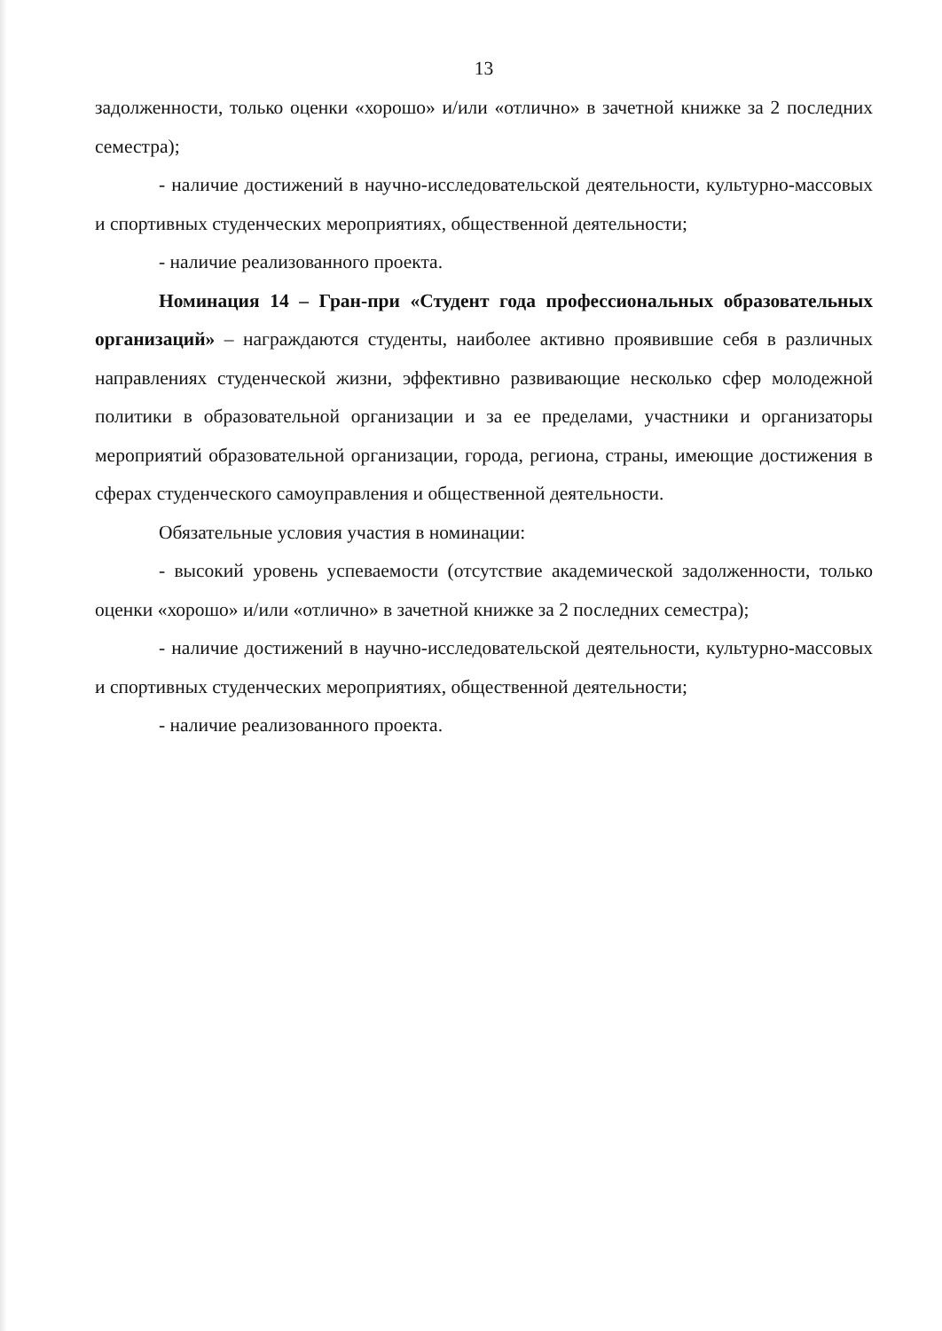13
задолженности, только оценки «хорошо» и/или «отлично» в зачетной книжке за 2 последних семестра);
- наличие достижений в научно-исследовательской деятельности, культурно-массовых и спортивных студенческих мероприятиях, общественной деятельности;
- наличие реализованного проекта.
Номинация 14 – Гран-при «Студент года профессиональных образовательных организаций» – награждаются студенты, наиболее активно проявившие себя в различных направлениях студенческой жизни, эффективно развивающие несколько сфер молодежной политики в образовательной организации и за ее пределами, участники и организаторы мероприятий образовательной организации, города, региона, страны, имеющие достижения в сферах студенческого самоуправления и общественной деятельности.
Обязательные условия участия в номинации:
- высокий уровень успеваемости (отсутствие академической задолженности, только оценки «хорошо» и/или «отлично» в зачетной книжке за 2 последних семестра);
- наличие достижений в научно-исследовательской деятельности, культурно-массовых и спортивных студенческих мероприятиях, общественной деятельности;
- наличие реализованного проекта.